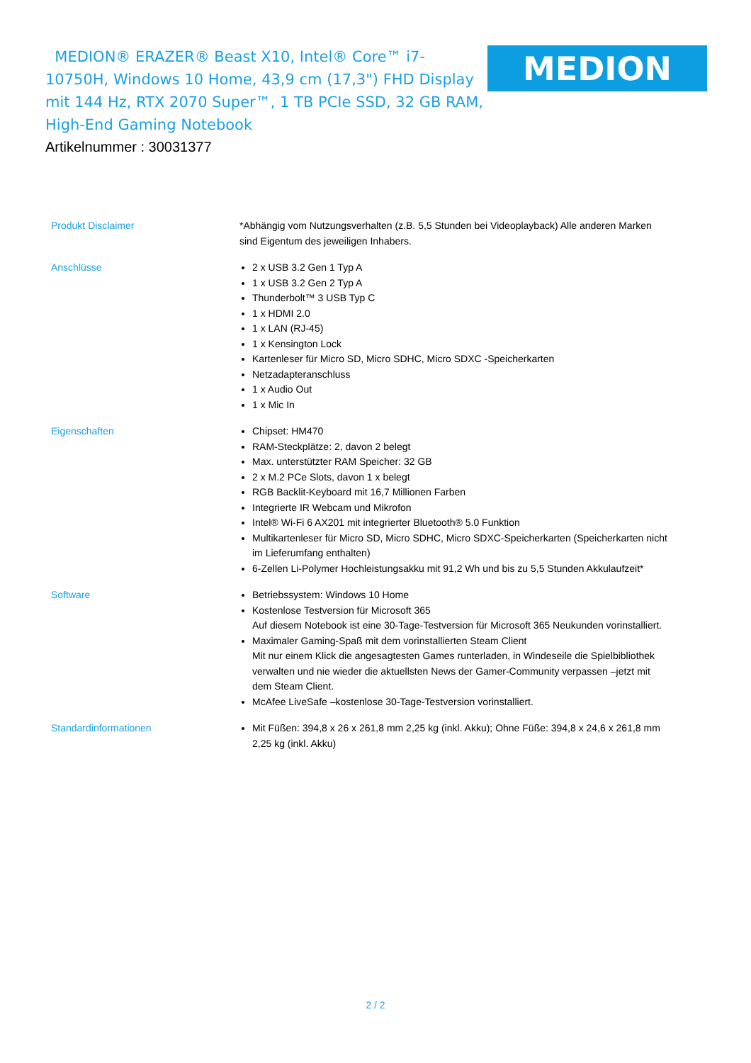MEDION® ERAZER® Beast X10, Intel® Core™ i7-10750H, Windows 10 Home, 43,9 cm (17,3") FHD Display mit 144 Hz, RTX 2070 Super™, 1 TB PCIe SSD, 32 GB RAM, High-End Gaming Notebook
MEDION
Artikelnummer : 30031377
| Produkt Disclaimer | *Abhängig vom Nutzungsverhalten (z.B. 5,5 Stunden bei Videoplayback) Alle anderen Marken sind Eigentum des jeweiligen Inhabers. |
| Anschlüsse | 2 x USB 3.2 Gen 1 Typ A 1 x USB 3.2 Gen 2 Typ A Thunderbolt™ 3 USB Typ C 1 x HDMI 2.0 1 x LAN (RJ-45) 1 x Kensington Lock Kartenleser für Micro SD, Micro SDHC, Micro SDXC -Speicherkarten Netzadapteranschluss 1 x Audio Out 1 x Mic In |
| Eigenschaften | Chipset: HM470 RAM-Steckplätze: 2, davon 2 belegt Max. unterstützter RAM Speicher: 32 GB 2 x M.2 PCe Slots, davon 1 x belegt RGB Backlit-Keyboard mit 16,7 Millionen Farben Integrierte IR Webcam und Mikrofon Intel® Wi-Fi 6 AX201 mit integrierter Bluetooth® 5.0 Funktion Multikartenleser für Micro SD, Micro SDHC, Micro SDXC-Speicherkarten (Speicherkarten nicht im Lieferumfang enthalten) 6-Zellen Li-Polymer Hochleistungsakku mit 91,2 Wh und bis zu 5,5 Stunden Akkulaufzeit* |
| Software | Betriebssystem: Windows 10 Home Kostenlose Testversion für Microsoft 365 Auf diesem Notebook ist eine 30-Tage-Testversion für Microsoft 365 Neukunden vorinstalliert. Maximaler Gaming-Spaß mit dem vorinstallierten Steam Client Mit nur einem Klick die angesagtesten Games runterladen, in Windeseile die Spielbibliothek verwalten und nie wieder die aktuellsten News der Gamer-Community verpassen –jetzt mit dem Steam Client. McAfee LiveSafe –kostenlose 30-Tage-Testversion vorinstalliert. |
| Standardinformationen | Mit Füßen: 394,8 x 26 x 261,8 mm 2,25 kg (inkl. Akku); Ohne Füße: 394,8 x 24,6 x 261,8 mm 2,25 kg (inkl. Akku) |
2 / 2